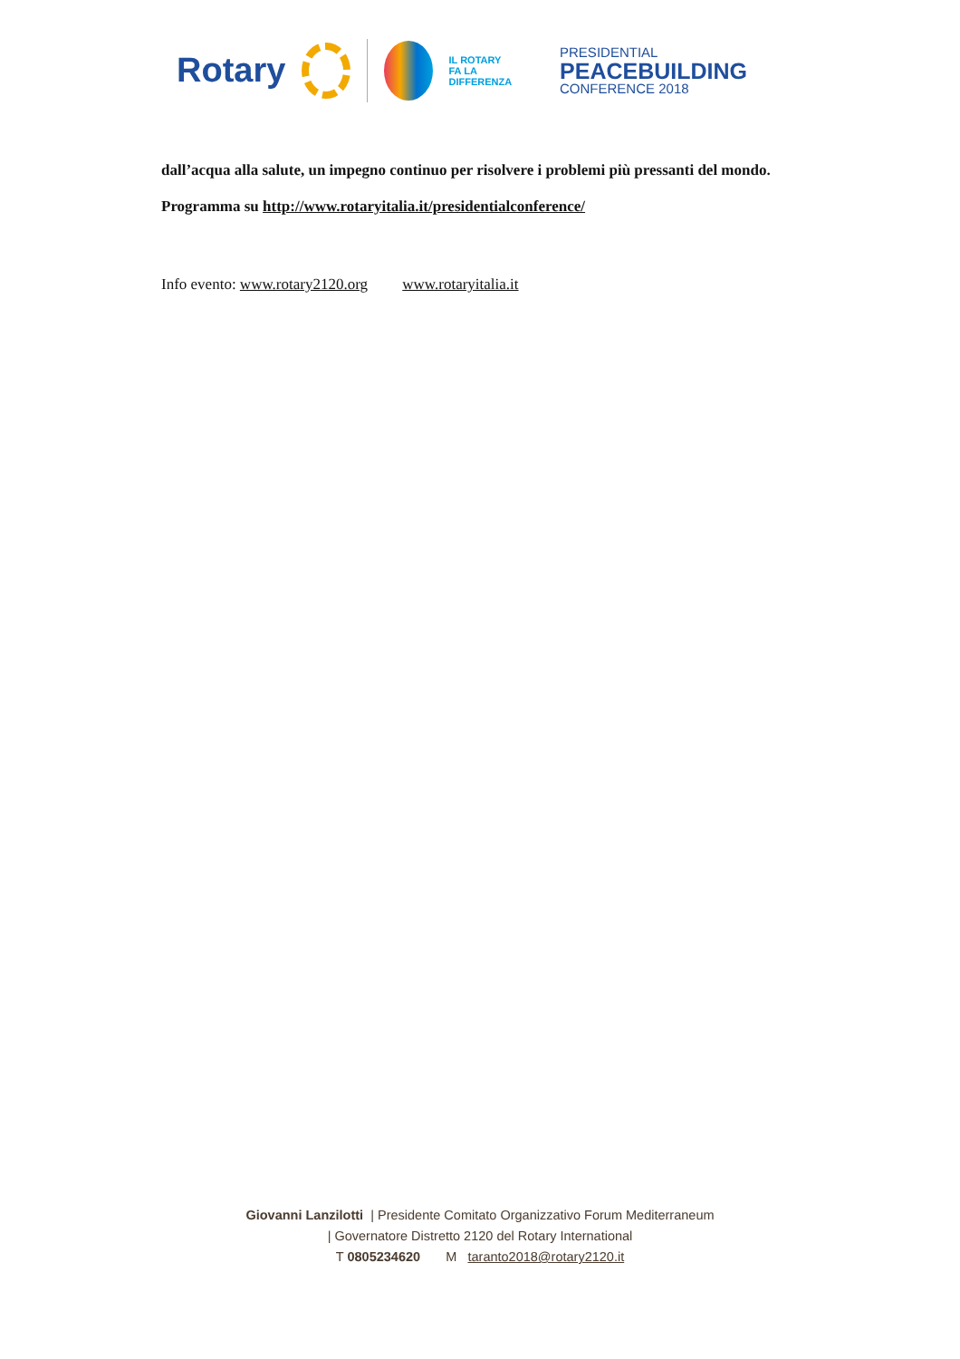Rotary
IL ROTARY
FA LA DIFFERENZA
PRESIDENTIAL
PEACEBUILDING
CONFERENCE 2018
dall’acqua alla salute, un impegno continuo per risolvere i problemi più pressanti del mondo.
Programma su http://www.rotaryitalia.it/presidentialconference/
Info evento: www.rotary2120.org www.rotaryitalia.it
Giovanni Lanzilotti | Presidente Comitato Organizzativo Forum Mediterraneum
| Governatore Distretto 2120 del Rotary International
T 0805234620 M taranto2018@rotary2120.it